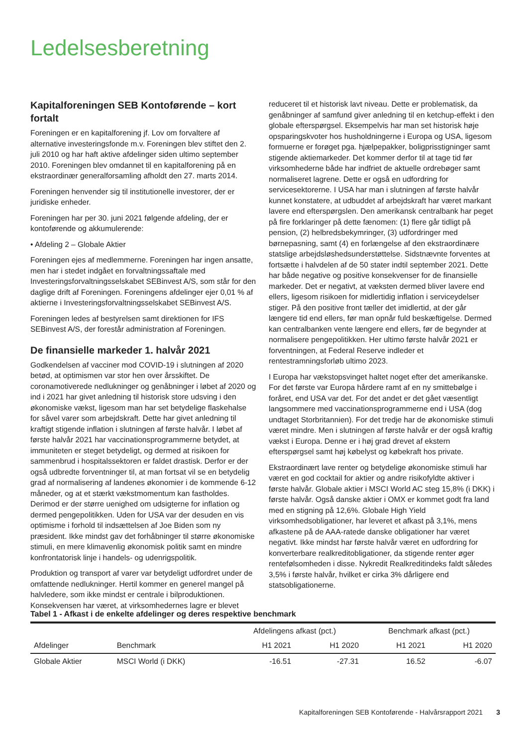Ledelsesberetning
Kapitalforeningen SEB Kontoførende – kort fortalt
Foreningen er en kapitalforening jf. Lov om forvaltere af alternative investeringsfonde m.v. Foreningen blev stiftet den 2. juli 2010 og har haft aktive afdelinger siden ultimo september 2010. Foreningen blev omdannet til en kapitalforening på en ekstraordinær generalforsamling afholdt den 27. marts 2014.
Foreningen henvender sig til institutionelle investorer, der er juridiske enheder.
Foreningen har per 30. juni 2021 følgende afdeling, der er kontoførende og akkumulerende:
• Afdeling 2 – Globale Aktier
Foreningen ejes af medlemmerne. Foreningen har ingen ansatte, men har i stedet indgået en forvaltningssaftale med Investeringsforvaltningsselskabet SEBinvest A/S, som står for den daglige drift af Foreningen. Foreningens afdelinger ejer 0,01 % af aktierne i Investeringsforvaltningsselskabet SEBinvest A/S.
Foreningen ledes af bestyrelsen samt direktionen for IFS SEBinvest A/S, der forestår administration af Foreningen.
De finansielle markeder 1. halvår 2021
Godkendelsen af vacciner mod COVID-19 i slutningen af 2020 betød, at optimismen var stor hen over årsskiftet. De coronamotiverede nedlukninger og genåbninger i løbet af 2020 og ind i 2021 har givet anledning til historisk store udsving i den økonomiske vækst, ligesom man har set betydelige flaskehalse for såvel varer som arbejdskraft. Dette har givet anledning til kraftigt stigende inflation i slutningen af første halvår. I løbet af første halvår 2021 har vaccinationsprogrammerne betydet, at immuniteten er steget betydeligt, og dermed at risikoen for sammenbrud i hospitalssektoren er faldet drastisk. Derfor er der også udbredte forventninger til, at man fortsat vil se en betydelig grad af normalisering af landenes økonomier i de kommende 6-12 måneder, og at et stærkt vækstmomentum kan fastholdes. Derimod er der større uenighed om udsigterne for inflation og dermed pengepolitikken. Uden for USA var der desuden en vis optimisme i forhold til indsættelsen af Joe Biden som ny præsident. Ikke mindst gav det forhåbninger til større økonomiske stimuli, en mere klimavenlig økonomisk politik samt en mindre konfrontatorisk linje i handels- og udenrigspolitik.
Produktion og transport af varer var betydeligt udfordret under de omfattende nedlukninger. Hertil kommer en generel mangel på halvledere, som ikke mindst er centrale i bilproduktionen. Konsekvensen har været, at virksomhedernes lagre er blevet
reduceret til et historisk lavt niveau. Dette er problematisk, da genåbninger af samfund giver anledning til en ketchup-effekt i den globale efterspørgsel. Eksempelvis har man set historisk høje opsparingskvoter hos husholdningerne i Europa og USA, ligesom formuerne er forøget pga. hjælpepakker, boligprisstigninger samt stigende aktiemarkeder. Det kommer derfor til at tage tid før virksomhederne både har indfriet de aktuelle ordrebøger samt normaliseret lagrene. Dette er også en udfordring for servicesektorerne. I USA har man i slutningen af første halvår kunnet konstatere, at udbuddet af arbejdskraft har været markant lavere end efterspørgslen. Den amerikansk centralbank har peget på fire forklaringer på dette fænomen: (1) flere går tidligt på pension, (2) helbredsbekymringer, (3) udfordringer med børnepasning, samt (4) en forlængelse af den ekstraordinære statslige arbejdsløshedsunderstøttelse. Sidstnævnte forventes at fortsætte i halvdelen af de 50 stater indtil september 2021. Dette har både negative og positive konsekvenser for de finansielle markeder. Det er negativt, at væksten dermed bliver lavere end ellers, ligesom risikoen for midlertidig inflation i serviceydelser stiger. På den positive front tæller det imidlertid, at der går længere tid end ellers, før man opnår fuld beskæftigelse. Dermed kan centralbanken vente længere end ellers, før de begynder at normalisere pengepolitikken. Her ultimo første halvår 2021 er forventningen, at Federal Reserve indleder et rentestramningsforløb ultimo 2023.
I Europa har vækstopsvinget haltet noget efter det amerikanske. For det første var Europa hårdere ramt af en ny smittebølge i foråret, end USA var det. For det andet er det gået væsentligt langsommere med vaccinationsprogrammerne end i USA (dog undtaget Storbritannien). For det tredje har de økonomiske stimuli været mindre. Men i slutningen af første halvår er der også kraftig vækst i Europa. Denne er i høj grad drevet af ekstern efterspørgsel samt høj købelyst og købekraft hos private.
Ekstraordinært lave renter og betydelige økonomiske stimuli har været en god cocktail for aktier og andre risikofyldte aktiver i første halvår. Globale aktier i MSCI World AC steg 15,8% (i DKK) i første halvår. Også danske aktier i OMX er kommet godt fra land med en stigning på 12,6%. Globale High Yield virksomhedsobligationer, har leveret et afkast på 3,1%, mens afkastene på de AAA-ratede danske obligationer har været negativt. Ikke mindst har første halvår været en udfordring for konverterbare realkreditobligationer, da stigende renter øger rentefølsomheden i disse. Nykredit Realkreditindeks faldt således 3,5% i første halvår, hvilket er cirka 3% dårligere end statsobligationerne.
Tabel 1 - Afkast i de enkelte afdelinger og deres respektive benchmark
| | | Afdelingens afkast (pct.) | | Benchmark afkast (pct.) | |
| --- | --- | --- | --- | --- | --- |
| Afdelinger | Benchmark | H1 2021 | H1 2020 | H1 2021 | H1 2020 |
| Globale Aktier | MSCI World (i DKK) | -16.51 | -27.31 | 16.52 | -6.07 |
Kapitalforeningen SEB Kontoførende - Halvårsrapport 2021 3